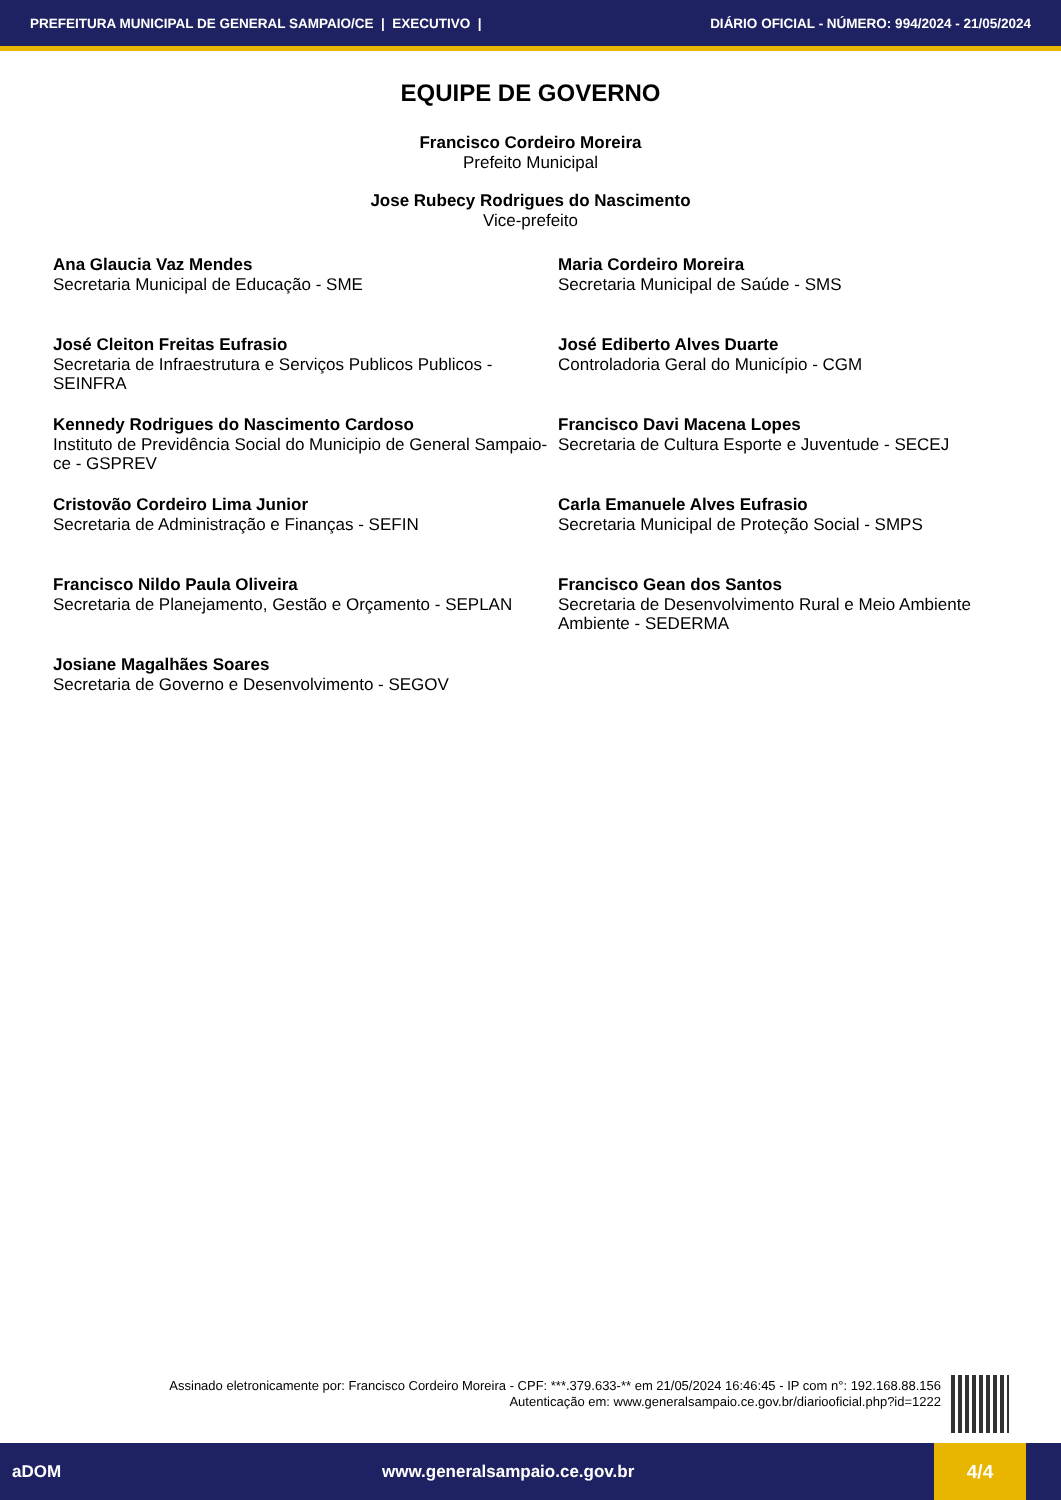PREFEITURA MUNICIPAL DE GENERAL SAMPAIO/CE | EXECUTIVO | DIÁRIO OFICIAL - NÚMERO: 994/2024 - 21/05/2024
EQUIPE DE GOVERNO
Francisco Cordeiro Moreira
Prefeito Municipal
Jose Rubecy Rodrigues do Nascimento
Vice-prefeito
Ana Glaucia Vaz Mendes
Secretaria Municipal de Educação - SME
Maria Cordeiro Moreira
Secretaria Municipal de Saúde - SMS
José Cleiton Freitas Eufrasio
Secretaria de Infraestrutura e Serviços Publicos Publicos - SEINFRA
José Ediberto Alves Duarte
Controladoria Geral do Município - CGM
Kennedy Rodrigues do Nascimento Cardoso
Instituto de Previdência Social do Municipio de General Sampaio-ce - GSPREV
Francisco Davi Macena Lopes
Secretaria de Cultura Esporte e Juventude - SECEJ
Cristovão Cordeiro Lima Junior
Secretaria de Administração e Finanças - SEFIN
Carla Emanuele Alves Eufrasio
Secretaria Municipal de Proteção Social - SMPS
Francisco Nildo Paula Oliveira
Secretaria de Planejamento, Gestão e Orçamento - SEPLAN
Francisco Gean dos Santos
Secretaria de Desenvolvimento Rural e Meio Ambiente Ambiente - SEDERMA
Josiane Magalhães Soares
Secretaria de Governo e Desenvolvimento - SEGOV
Assinado eletronicamente por: Francisco Cordeiro Moreira - CPF: ***.379.633-** em 21/05/2024 16:46:45 - IP com n°: 192.168.88.156
Autenticação em: www.generalsampaio.ce.gov.br/diariooficial.php?id=1222
aDOM www.generalsampaio.ce.gov.br 4/4